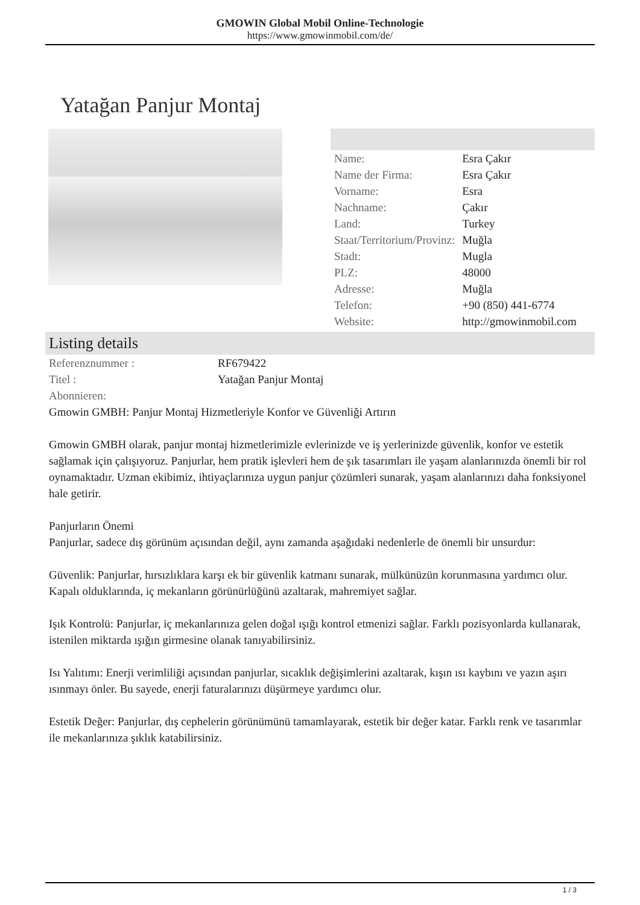GMOWIN Global Mobil Online-Technologie
https://www.gmowinmobil.com/de/
Yatağan Panjur Montaj
| Name: | Esra Çakır |
| Name der Firma: | Esra Çakır |
| Vorname: | Esra |
| Nachname: | Çakır |
| Land: | Turkey |
| Staat/Territorium/Provinz: | Muğla |
| Stadt: | Mugla |
| PLZ: | 48000 |
| Adresse: | Muğla |
| Telefon: | +90 (850) 441-6774 |
| Website: | http://gmowinmobil.com |
Listing details
| Referenznummer : | RF679422 |
| Titel : | Yatağan Panjur Montaj |
| Abonnieren: | |
Gmowin GMBH: Panjur Montaj Hizmetleriyle Konfor ve Güvenliği Artırın
Gmowin GMBH olarak, panjur montaj hizmetlerimizle evlerinizde ve iş yerlerinizde güvenlik, konfor ve estetik sağlamak için çalışıyoruz. Panjurlar, hem pratik işlevleri hem de şık tasarımları ile yaşam alanlarınızda önemli bir rol oynamaktadır. Uzman ekibimiz, ihtiyaçlarınıza uygun panjur çözümleri sunarak, yaşam alanlarınızı daha fonksiyonel hale getirir.
Panjurların Önemi
Panjurlar, sadece dış görünüm açısından değil, aynı zamanda aşağıdaki nedenlerle de önemli bir unsurdur:
Güvenlik: Panjurlar, hırsızlıklara karşı ek bir güvenlik katmanı sunarak, mülkünüzün korunmasına yardımcı olur. Kapalı olduklarında, iç mekanların görünürlüğünü azaltarak, mahremiyet sağlar.
Işık Kontrolü: Panjurlar, iç mekanlarınıza gelen doğal ışığı kontrol etmenizi sağlar. Farklı pozisyonlarda kullanarak, istenilen miktarda ışığın girmesine olanak tanıyabilirsiniz.
Isı Yalıtımı: Enerji verimliliği açısından panjurlar, sıcaklık değişimlerini azaltarak, kışın ısı kaybını ve yazın aşırı ısınmayı önler. Bu sayede, enerji faturalarınızı düşürmeye yardımcı olur.
Estetik Değer: Panjurlar, dış cephelerin görünümünü tamamlayarak, estetik bir değer katar. Farklı renk ve tasarımlar ile mekanlarınıza şıklık katabilirsiniz.
1 / 3